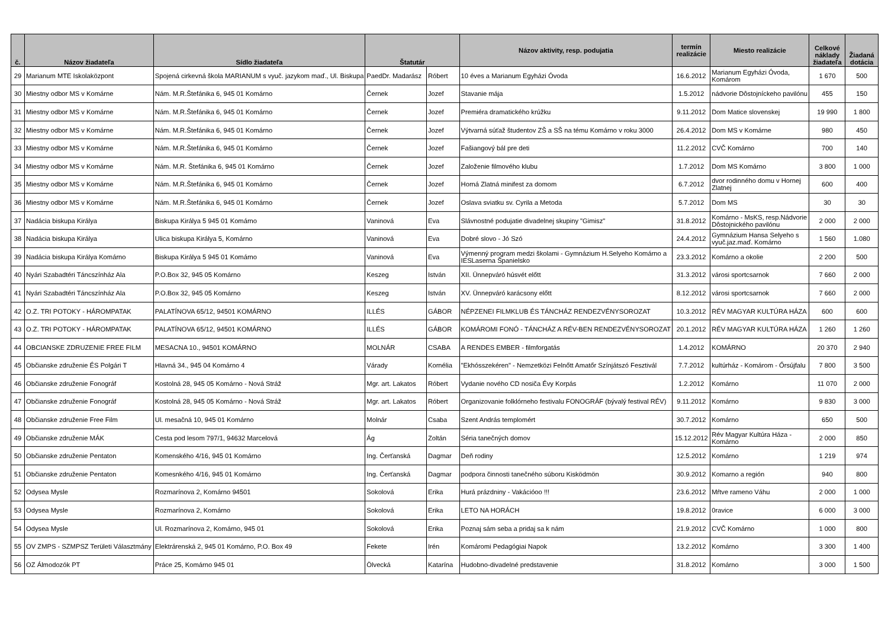| č. | Názov žiadateľa | Sídlo žiadateľa | Štatutár | | Názov aktivity, resp. podujatia | termín realizácie | Miesto realizácie | Celkové náklady žiadateľa | Žiadaná dotácia |
| --- | --- | --- | --- | --- | --- | --- | --- | --- | --- |
| 29 | Marianum MTE Iskolaközpont | Spojená cirkevná škola MARIANUM s vyuč. jazykom maď., Ul. Biskupa | PaedDr. Madarász | Róbert | 10 éves a Marianum Egyházi Óvoda | 16.6.2012 | Marianum Egyházi Óvoda, Komárom | 1 670 | 500 |
| 30 | Miestny odbor MS v Komárne | Nám. M.R.Štefánika 6, 945 01 Komárno | Černek | Jozef | Stavanie mája | 1.5.2012 | nádvorie Dôstojníckeho pavilónu | 455 | 150 |
| 31 | Miestny odbor MS v Komárne | Nám. M.R.Štefánika 6, 945 01 Komárno | Černek | Jozef | Premiéra dramatického krúžku | 9.11.2012 | Dom Matice slovenskej | 19 990 | 1 800 |
| 32 | Miestny odbor MS v Komárne | Nám. M.R.Štefánika 6, 945 01 Komárno | Černek | Jozef | Výtvarná súťaž študentov ZŠ a SŠ na tému Komárno v roku 3000 | 26.4.2012 | Dom MS v Komárne | 980 | 450 |
| 33 | Miestny odbor MS v Komárne | Nám. M.R.Štefánika 6, 945 01 Komárno | Černek | Jozef | Fašiangový bál pre deti | 11.2.2012 | CVČ Komárno | 700 | 140 |
| 34 | Miestny odbor MS v Komárne | Nám. M.R. Štefánika 6, 945 01 Komárno | Černek | Jozef | Založenie filmového klubu | 1.7.2012 | Dom MS Komárno | 3 800 | 1 000 |
| 35 | Miestny odbor MS v Komárne | Nám. M.R.Štefánika 6, 945 01 Komárno | Černek | Jozef | Horná Zlatná minifest za domom | 6.7.2012 | dvor rodinného domu v Hornej Zlatnej | 600 | 400 |
| 36 | Miestny odbor MS v Komárne | Nám. M.R.Štefánika 6, 945 01 Komárno | Černek | Jozef | Oslava sviatku sv. Cyrila a Metoda | 5.7.2012 | Dom MS | 30 | 30 |
| 37 | Nadácia biskupa Királya | Biskupa Királya 5 945 01 Komárno | Vaninová | Eva | Slávnostné podujatie divadelnej skupiny "Gimisz" | 31.8.2012 | Komárno - MsKS, resp.Nádvorie Dôstojnického pavilónu | 2 000 | 2 000 |
| 38 | Nadácia biskupa Királya | Ulica biskupa Királya 5, Komárno | Vaninová | Eva | Dobré slovo - Jó Szó | 24.4.2012 | Gymnázium Hansa Selyeho s vyuč.jaz.maď. Komárno | 1 560 | 1.080 |
| 39 | Nadácia biskupa Királya Komárno | Biskupa Királya 5 945 01 Komárno | Vaninová | Eva | Výmenný program medzi školami - Gymnázium H.Selyeho Komárno a IESLaserna Španielsko | 23.3.2012 | Komárno a okolie | 2 200 | 500 |
| 40 | Nyári Szabadtéri Táncszínház Ala | P.O.Box 32, 945 05 Komárno | Keszeg | István | XII. Ünnepváró húsvét előtt | 31.3.2012 | városi sportcsarnok | 7 660 | 2 000 |
| 41 | Nyári Szabadtéri Táncszínház Ala | P.O.Box 32, 945 05 Komárno | Keszeg | István | XV. Ünnepváró karácsony előtt | 8.12.2012 | városi sportcsarnok | 7 660 | 2 000 |
| 42 | O.Z. TRI POTOKY - HÁROMPATAK | PALATÍNOVA 65/12, 94501 KOMÁRNO | ILLÉS | GÁBOR | NÉPZENEI FILMKLUB ÉS TÁNCHÁZ RENDEZVÉNYSOROZAT | 10.3.2012 | RÉV MAGYAR KULTÚRA HÁZA | 600 | 600 |
| 43 | O.Z. TRI POTOKY - HÁROMPATAK | PALATÍNOVA 65/12, 94501 KOMÁRNO | ILLÉS | GÁBOR | KOMÁROMI FONÓ - TÁNCHÁZ A RÉV-BEN RENDEZVÉNYSOROZAT | 20.1.2012 | RÉV MAGYAR KULTÚRA HÁZA | 1 260 | 1 260 |
| 44 | OBCIANSKE ZDRUZENIE FREE FILM | MESACNA 10., 94501 KOMÁRNO | MOLNÁR | CSABA | A RENDES EMBER - filmforgatás | 1.4.2012 | KOMÁRNO | 20 370 | 2 940 |
| 45 | Občianske združenie ÉS Polgári T | Hlavná 34., 945 04 Komárno 4 | Várady | Kornélia | "Ekhósszekéren" - Nemzetközi Felnőtt Amatőr Színjátszó Fesztivál | 7.7.2012 | kultúrház - Komárom - Őrsújfalu | 7 800 | 3 500 |
| 46 | Občianske združenie Fonográf | Kostolná 28, 945 05 Komárno - Nová Stráž | Mgr. art. Lakatos | Róbert | Vydanie nového CD nosiča Évy Korpás | 1.2.2012 | Komárno | 11 070 | 2 000 |
| 47 | Občianske združenie Fonográf | Kostolná 28, 945 05 Komárno - Nová Stráž | Mgr. art. Lakatos | Róbert | Organizovanie folklórneho festivalu FONOGRÁF (bývalý festival RÉV) | 9.11.2012 | Komárno | 9 830 | 3 000 |
| 48 | Občianske združenie Free Film | Ul. mesačná 10, 945 01 Komárno | Molnár | Csaba | Szent András templomért | 30.7.2012 | Komárno | 650 | 500 |
| 49 | Občianske združenie MÁK | Cesta pod lesom 797/1, 94632 Marcelová | Ág | Zoltán | Séria tanečných domov | 15.12.2012 | Rév Magyar Kultúra Háza - Komárno | 2 000 | 850 |
| 50 | Občianske združenie Pentaton | Komenského 4/16, 945 01 Komárno | Ing. Čerťanská | Dagmar | Deň rodiny | 12.5.2012 | Komárno | 1 219 | 974 |
| 51 | Občianske združenie Pentaton | Komesnkého 4/16, 945 01 Komárno | Ing. Čerťanská | Dagmar | podpora činnosti tanečného súboru Kisködmön | 30.9.2012 | Komarno a región | 940 | 800 |
| 52 | Odysea Mysle | Rozmarínova 2, Komárno 94501 | Sokolová | Erika | Hurá prázdniny - Vakációoo !!! | 23.6.2012 | Mŕtve rameno Váhu | 2 000 | 1 000 |
| 53 | Odysea Mysle | Rozmarínova 2, Komárno | Sokolová | Erika | LETO NA HORÁCH | 19.8.2012 | 0ravice | 6 000 | 3 000 |
| 54 | Odysea Mysle | Ul. Rozmarínova 2, Komárno, 945 01 | Sokolová | Erika | Poznaj sám seba a pridaj sa k nám | 21.9.2012 | CVČ Komárno | 1 000 | 800 |
| 55 | OV ZMPS - SZMPSZ Területi Választmány | Elektrárenská 2, 945 01 Komárno, P.O. Box 49 | Fekete | Irén | Komáromi Pedagógiai Napok | 13.2.2012 | Komárno | 3 300 | 1 400 |
| 56 | OZ Álmodozók PT | Práce 25, Komárno 945 01 | Ölvecká | Katarína | Hudobno-divadelné predstavenie | 31.8.2012 | Komárno | 3 000 | 1 500 |